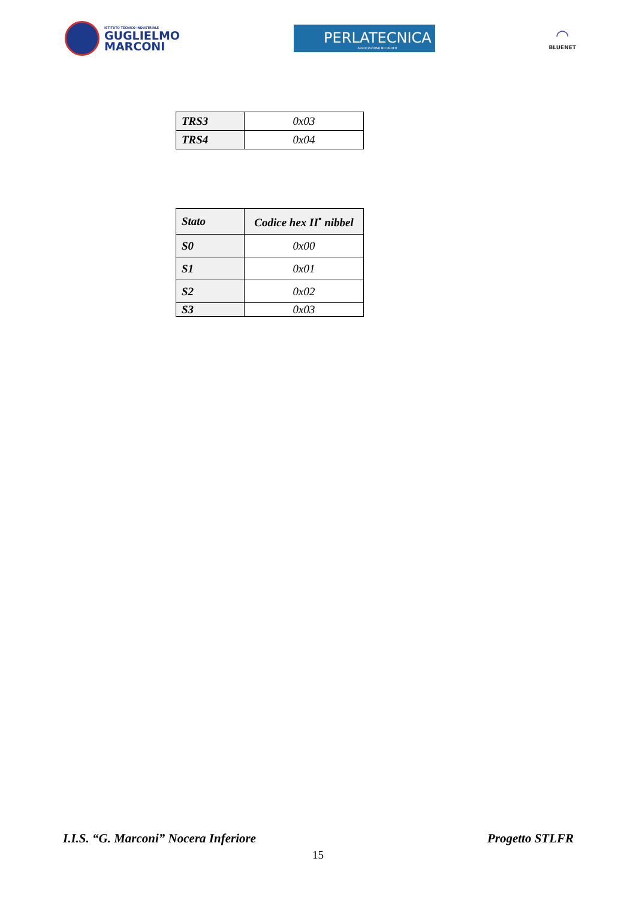ISTITUTO TECNICO INDUSTRIALE
GUGLIELMO
MARCONI
PERLATECNICA
ASSOCIAZIONE NO PROFIT
◠
BLUENET
| TRS3 | 0x03 |
| TRS4 | 0x04 |
| Stato | Codice hex II<sup>•</sup> nibbel |
| S0 | 0x00 |
| S1 | 0x01 |
| S2 | 0x02 |
| S3 | 0x03 |
I.I.S. “G. Marconi” Nocera Inferiore Progetto STLFR
15